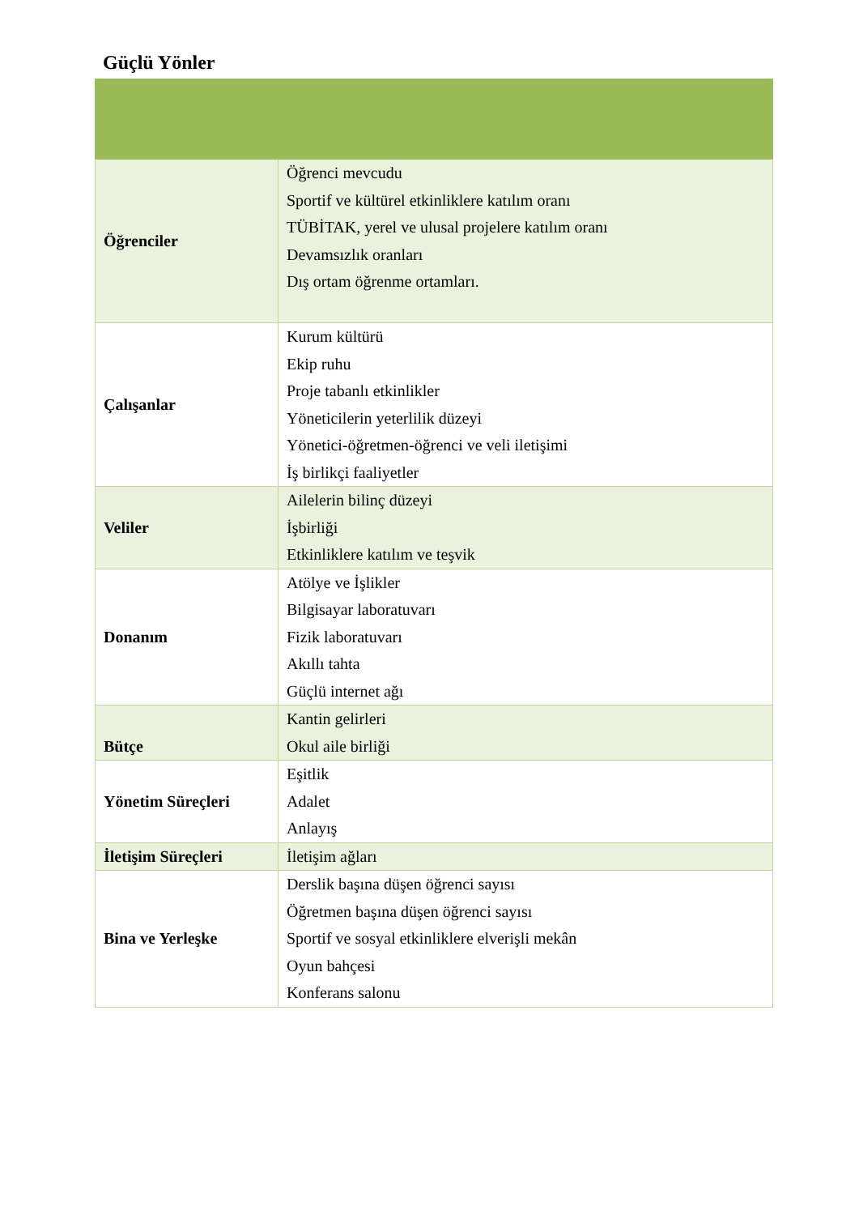Güçlü Yönler
| Öğrenciler | Öğrenci mevcudu Sportif ve kültürel etkinliklere katılım oranı TÜBİTAK, yerel ve ulusal projelere katılım oranı Devamsızlık oranları Dış ortam öğrenme ortamları. |
| Çalışanlar | Kurum kültürü Ekip ruhu Proje tabanlı etkinlikler Yöneticilerin yeterlilik düzeyi Yönetici-öğretmen-öğrenci ve veli iletişimi İş birlikçi faaliyetler |
| Veliler | Ailelerin bilinç düzeyi İşbirliği Etkinliklere katılım ve teşvik |
| Donanım | Atölye ve İşlikler Bilgisayar laboratuvarı Fizik laboratuvarı Akıllı tahta Güçlü internet ağı |
| Bütçe | Kantin gelirleri Okul aile birliği |
| Yönetim Süreçleri | Eşitlik Adalet Anlayış |
| İletişim Süreçleri | İletişim ağları |
| Bina ve Yerleşke | Derslik başına düşen öğrenci sayısı Öğretmen başına düşen öğrenci sayısı Sportif ve sosyal etkinliklere elverişli mekân Oyun bahçesi Konferans salonu |